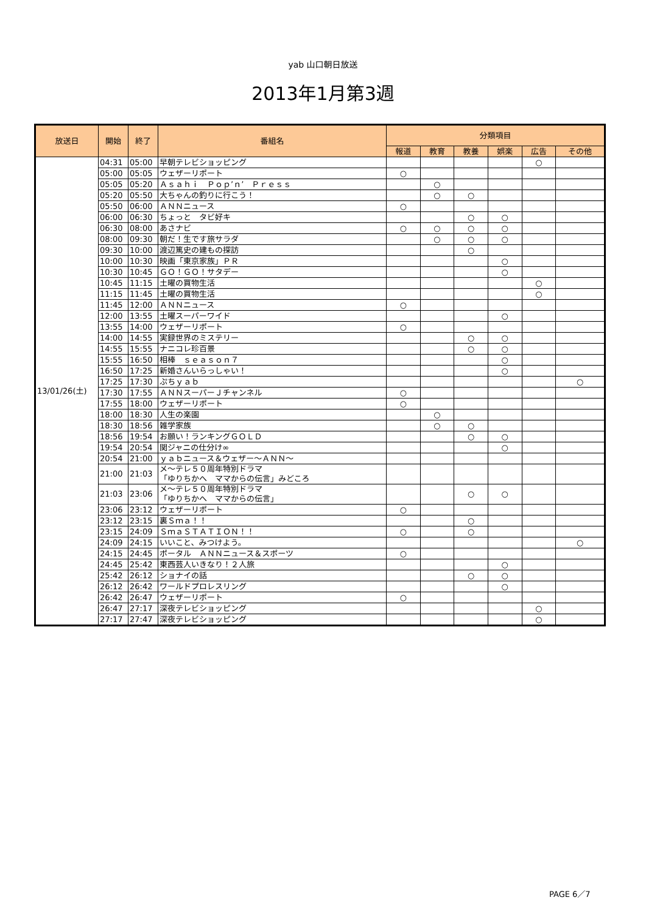yab 山口朝日放送
2013年1月第3週
| 放送日 | 開始 | 終了 | 番組名 | 分類項目 | | | | | |
| --- | --- | --- | --- | --- | --- | --- | --- | --- | --- |
| | | | | 報道 | 教育 | 教養 | 娯楽 | 広告 | その他 |
| 13/01/26(土) | 04:31 | 05:00 | 早朝テレビショッピング | | | | | ○ | |
| | 05:00 | 05:05 | ウェザーリポート | ○ | | | | | |
| | 05:05 | 05:20 | Ａｓａｈｉ Ｐｏｐ’ｎ’ Ｐｒｅｓｓ | | ○ | | | | |
| | 05:20 | 05:50 | 大ちゃんの釣りに行こう！ | | ○ | ○ | | | |
| | 05:50 | 06:00 | ＡＮＮニュース | ○ | | | | | |
| | 06:00 | 06:30 | ちょっと タビ好キ | | | ○ | ○ | | |
| | 06:30 | 08:00 | あさナビ | ○ | ○ | ○ | ○ | | |
| | 08:00 | 09:30 | 朝だ！生です旅サラダ | | ○ | ○ | ○ | | |
| | 09:30 | 10:00 | 渡辺篤史の建もの探訪 | | | ○ | | | |
| | 10:00 | 10:30 | 映画「東京家族」ＰＲ | | | | ○ | | |
| | 10:30 | 10:45 | ＧＯ！ＧＯ！サタデー | | | | ○ | | |
| | 10:45 | 11:15 | 土曜の買物生活 | | | | | ○ | |
| | 11:15 | 11:45 | 土曜の買物生活 | | | | | ○ | |
| | 11:45 | 12:00 | ＡＮＮニュース | ○ | | | | | |
| | 12:00 | 13:55 | 土曜スーパーワイド | | | | ○ | | |
| | 13:55 | 14:00 | ウェザーリポート | ○ | | | | | |
| | 14:00 | 14:55 | 実録世界のミステリー | | | ○ | ○ | | |
| | 14:55 | 15:55 | ナニコレ珍百景 | | | ○ | ○ | | |
| | 15:55 | 16:50 | 相棒 ｓｅａｓｏｎ７ | | | | ○ | | |
| | 16:50 | 17:25 | 新婚さんいらっしゃい！ | | | | ○ | | |
| | 17:25 | 17:30 | ぷちｙａｂ | | | | | | ○ |
| | 17:30 | 17:55 | ＡＮＮスーパーＪチャンネル | ○ | | | | | |
| | 17:55 | 18:00 | ウェザーリポート | ○ | | | | | |
| | 18:00 | 18:30 | 人生の楽園 | | ○ | | | | |
| | 18:30 | 18:56 | 雑学家族 | | ○ | ○ | | | |
| | 18:56 | 19:54 | お願い！ランキングＧＯＬＤ | | | ○ | ○ | | |
| | 19:54 | 20:54 | 関ジャニの仕分け∞ | | | | ○ | | |
| | 20:54 | 21:00 | ｙａｂニュース＆ウェザー～ＡＮＮ～ | | | | | | |
| | 21:00 | 21:03 | メ～テレ５０周年特別ドラマ 「ゆりちかへ ママからの伝言」みどころ | | | | | | |
| | 21:03 | 23:06 | メ～テレ５０周年特別ドラマ 「ゆりちかへ ママからの伝言」 | | | ○ | ○ | | |
| | 23:06 | 23:12 | ウェザーリポート | ○ | | | | | |
| | 23:12 | 23:15 | 裏Ｓｍａ！！ | | | ○ | | | |
| | 23:15 | 24:09 | ＳｍａＳＴＡＴＩＯＮ！！ | ○ | | ○ | | | |
| | 24:09 | 24:15 | いいこと、みつけよう。 | | | | | | ○ |
| | 24:15 | 24:45 | ポータル ＡＮＮニュース＆スポーツ | ○ | | | | | |
| | 24:45 | 25:42 | 東西芸人いきなり！２人旅 | | | | ○ | | |
| | 25:42 | 26:12 | ショナイの話 | | | ○ | ○ | | |
| | 26:12 | 26:42 | ワールドプロレスリング | | | | ○ | | |
| | 26:42 | 26:47 | ウェザーリポート | ○ | | | | | |
| | 26:47 | 27:17 | 深夜テレビショッピング | | | | | ○ | |
| | 27:17 | 27:47 | 深夜テレビショッピング | | | | | ○ | |
PAGE 6／7